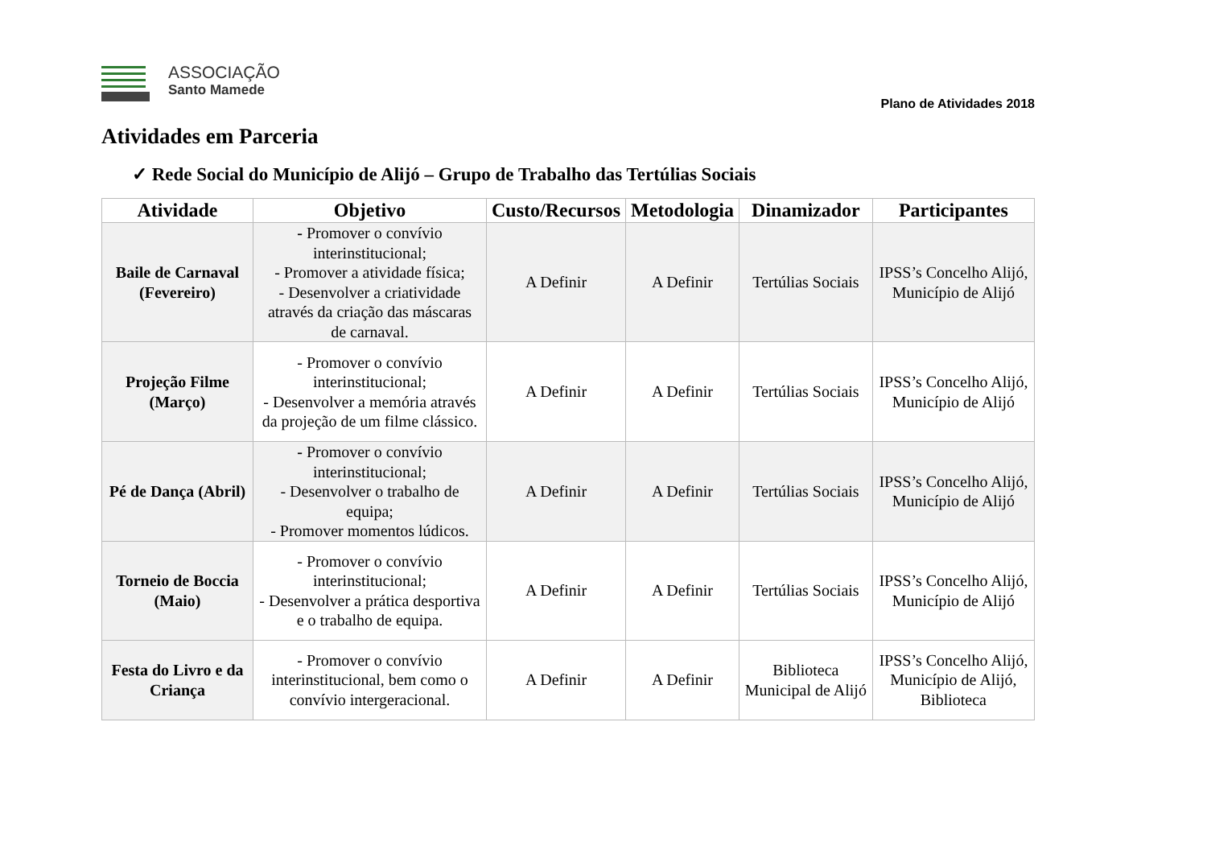ASSOCIAÇÃO
Santo Mamede
Plano de Atividades 2018
Atividades em Parceria
✓ Rede Social do Município de Alijó – Grupo de Trabalho das Tertúlias Sociais
| Atividade | Objetivo | Custo/Recursos | Metodologia | Dinamizador | Participantes |
| --- | --- | --- | --- | --- | --- |
| Baile de Carnaval (Fevereiro) | - Promover o convívio interinstitucional; - Promover a atividade física; - Desenvolver a criatividade através da criação das máscaras de carnaval. | A Definir | A Definir | Tertúlias Sociais | IPSS’s Concelho Alijó, Município de Alijó |
| Projeção Filme (Março) | - Promover o convívio interinstitucional; - Desenvolver a memória através da projeção de um filme clássico. | A Definir | A Definir | Tertúlias Sociais | IPSS’s Concelho Alijó, Município de Alijó |
| Pé de Dança (Abril) | - Promover o convívio interinstitucional; - Desenvolver o trabalho de equipa; - Promover momentos lúdicos. | A Definir | A Definir | Tertúlias Sociais | IPSS’s Concelho Alijó, Município de Alijó |
| Torneio de Boccia (Maio) | - Promover o convívio interinstitucional; - Desenvolver a prática desportiva e o trabalho de equipa. | A Definir | A Definir | Tertúlias Sociais | IPSS’s Concelho Alijó, Município de Alijó |
| Festa do Livro e da Criança | - Promover o convívio interinstitucional, bem como o convívio intergeracional. | A Definir | A Definir | Biblioteca Municipal de Alijó | IPSS’s Concelho Alijó, Município de Alijó, Biblioteca |